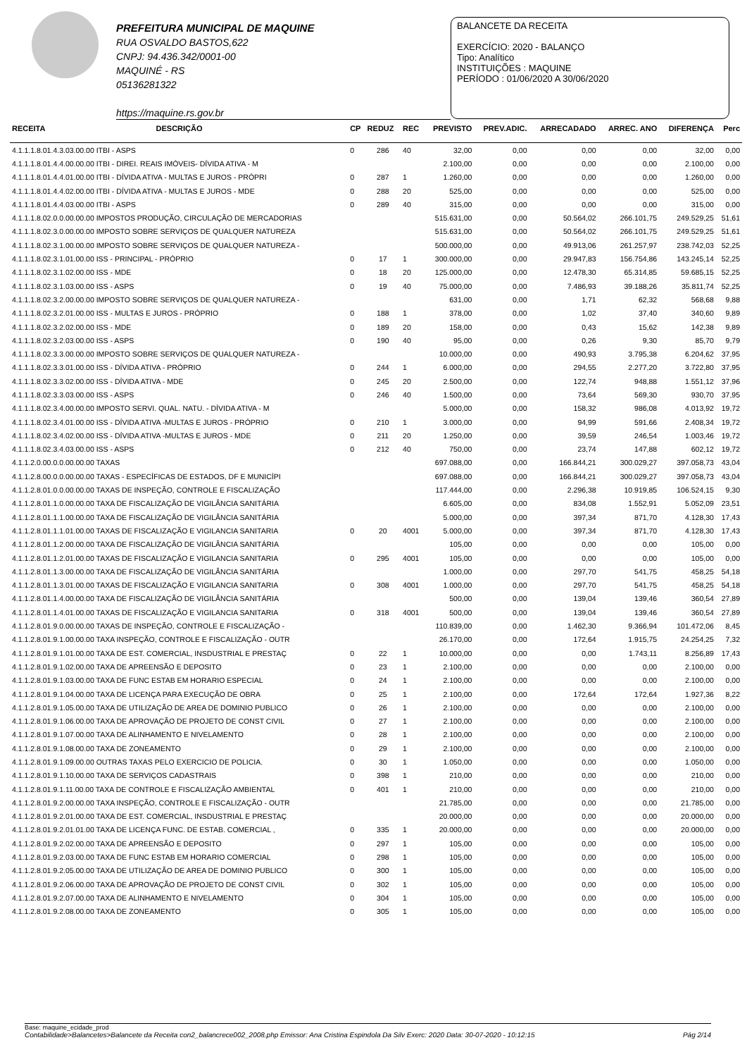PREFEITURA MUNICIPAL DE MAQUINE
RUA OSVALDO BASTOS,622
CNPJ: 94.436.342/0001-00
MAQUINÉ - RS
05136281322
https://maquine.rs.gov.br
BALANCETE DA RECEITA
EXERCÍCIO: 2020 - BALANÇO
Tipo: Analítico
INSTITUIÇÕES : MAQUINE
PERÍODO : 01/06/2020 A 30/06/2020
| RECEITA | DESCRIÇÃO | CP | REDUZ | REC | PREVISTO | PREV.ADIC. | ARRECADADO | ARREC. ANO | DIFERENÇA | Perc |
| --- | --- | --- | --- | --- | --- | --- | --- | --- | --- | --- |
| 4.1.1.1.8.01.4.3.03.00.00 ITBI - ASPS | | 0 | 286 | 40 | 32,00 | 0,00 | 0,00 | 0,00 | 32,00 | 0,00 |
| 4.1.1.1.8.01.4.4.00.00.00 ITBI - DIREI. REAIS IMÓVEIS- DÍVIDA ATIVA - M | | | | | 2.100,00 | 0,00 | 0,00 | 0,00 | 2.100,00 | 0,00 |
| 4.1.1.1.8.01.4.4.01.00.00 ITBI - DÍVIDA ATIVA - MULTAS E JUROS - PRÓPRI | | 0 | 287 | 1 | 1.260,00 | 0,00 | 0,00 | 0,00 | 1.260,00 | 0,00 |
| 4.1.1.1.8.01.4.4.02.00.00 ITBI - DÍVIDA ATIVA - MULTAS E JUROS - MDE | | 0 | 288 | 20 | 525,00 | 0,00 | 0,00 | 0,00 | 525,00 | 0,00 |
| 4.1.1.1.8.01.4.4.03.00.00 ITBI - ASPS | | 0 | 289 | 40 | 315,00 | 0,00 | 0,00 | 0,00 | 315,00 | 0,00 |
| 4.1.1.1.8.02.0.0.00.00.00 IMPOSTOS PRODUÇÃO, CIRCULAÇÃO DE MERCADORIAS | | | | | 515.631,00 | 0,00 | 50.564,02 | 266.101,75 | 249.529,25 | 51,61 |
| 4.1.1.1.8.02.3.0.00.00.00 IMPOSTO SOBRE SERVIÇOS DE QUALQUER NATUREZA | | | | | 515.631,00 | 0,00 | 50.564,02 | 266.101,75 | 249.529,25 | 51,61 |
| 4.1.1.1.8.02.3.1.00.00.00 IMPOSTO SOBRE SERVIÇOS DE QUALQUER NATUREZA - | | | | | 500.000,00 | 0,00 | 49.913,06 | 261.257,97 | 238.742,03 | 52,25 |
| 4.1.1.1.8.02.3.1.01.00.00 ISS - PRINCIPAL - PRÓPRIO | | 0 | 17 | 1 | 300.000,00 | 0,00 | 29.947,83 | 156.754,86 | 143.245,14 | 52,25 |
| 4.1.1.1.8.02.3.1.02.00.00 ISS - MDE | | 0 | 18 | 20 | 125.000,00 | 0,00 | 12.478,30 | 65.314,85 | 59.685,15 | 52,25 |
| 4.1.1.1.8.02.3.1.03.00.00 ISS - ASPS | | 0 | 19 | 40 | 75.000,00 | 0,00 | 7.486,93 | 39.188,26 | 35.811,74 | 52,25 |
| 4.1.1.1.8.02.3.2.00.00.00 IMPOSTO SOBRE SERVIÇOS DE QUALQUER NATUREZA - | | | | | 631,00 | 0,00 | 1,71 | 62,32 | 568,68 | 9,88 |
| 4.1.1.1.8.02.3.2.01.00.00 ISS - MULTAS E JUROS - PRÓPRIO | | 0 | 188 | 1 | 378,00 | 0,00 | 1,02 | 37,40 | 340,60 | 9,89 |
| 4.1.1.1.8.02.3.2.02.00.00 ISS - MDE | | 0 | 189 | 20 | 158,00 | 0,00 | 0,43 | 15,62 | 142,38 | 9,89 |
| 4.1.1.1.8.02.3.2.03.00.00 ISS - ASPS | | 0 | 190 | 40 | 95,00 | 0,00 | 0,26 | 9,30 | 85,70 | 9,79 |
| 4.1.1.1.8.02.3.3.00.00.00 IMPOSTO SOBRE SERVIÇOS DE QUALQUER NATUREZA - | | | | | 10.000,00 | 0,00 | 490,93 | 3.795,38 | 6.204,62 | 37,95 |
| 4.1.1.1.8.02.3.3.01.00.00 ISS - DÍVIDA ATIVA - PRÓPRIO | | 0 | 244 | 1 | 6.000,00 | 0,00 | 294,55 | 2.277,20 | 3.722,80 | 37,95 |
| 4.1.1.1.8.02.3.3.02.00.00 ISS - DÍVIDA ATIVA - MDE | | 0 | 245 | 20 | 2.500,00 | 0,00 | 122,74 | 948,88 | 1.551,12 | 37,96 |
| 4.1.1.1.8.02.3.3.03.00.00 ISS - ASPS | | 0 | 246 | 40 | 1.500,00 | 0,00 | 73,64 | 569,30 | 930,70 | 37,95 |
| 4.1.1.1.8.02.3.4.00.00.00 IMPOSTO SERVI. QUAL. NATU. - DÍVIDA ATIVA - M | | | | | 5.000,00 | 0,00 | 158,32 | 986,08 | 4.013,92 | 19,72 |
| 4.1.1.1.8.02.3.4.01.00.00 ISS - DÍVIDA ATIVA -MULTAS E JUROS - PRÓPRIO | | 0 | 210 | 1 | 3.000,00 | 0,00 | 94,99 | 591,66 | 2.408,34 | 19,72 |
| 4.1.1.1.8.02.3.4.02.00.00 ISS - DÍVIDA ATIVA -MULTAS E JUROS - MDE | | 0 | 211 | 20 | 1.250,00 | 0,00 | 39,59 | 246,54 | 1.003,46 | 19,72 |
| 4.1.1.1.8.02.3.4.03.00.00 ISS - ASPS | | 0 | 212 | 40 | 750,00 | 0,00 | 23,74 | 147,88 | 602,12 | 19,72 |
| 4.1.1.2.0.00.0.0.00.00.00 TAXAS | | | | | 697.088,00 | 0,00 | 166.844,21 | 300.029,27 | 397.058,73 | 43,04 |
| 4.1.1.2.8.00.0.0.00.00.00 TAXAS - ESPECÍFICAS DE ESTADOS, DF E MUNICÍPI | | | | | 697.088,00 | 0,00 | 166.844,21 | 300.029,27 | 397.058,73 | 43,04 |
| 4.1.1.2.8.01.0.0.00.00.00 TAXAS DE INSPEÇÃO, CONTROLE E FISCALIZAÇÃO | | | | | 117.444,00 | 0,00 | 2.296,38 | 10.919,85 | 106.524,15 | 9,30 |
| 4.1.1.2.8.01.1.0.00.00.00 TAXA DE FISCALIZAÇÃO DE VIGILÂNCIA SANITÁRIA | | | | | 6.605,00 | 0,00 | 834,08 | 1.552,91 | 5.052,09 | 23,51 |
| 4.1.1.2.8.01.1.1.00.00.00 TAXA DE FISCALIZAÇÃO DE VIGILÂNCIA SANITÁRIA | | | | | 5.000,00 | 0,00 | 397,34 | 871,70 | 4.128,30 | 17,43 |
| 4.1.1.2.8.01.1.1.01.00.00 TAXAS DE FISCALIZAÇÃO E VIGILANCIA SANITARIA | | 0 | 20 | 4001 | 5.000,00 | 0,00 | 397,34 | 871,70 | 4.128,30 | 17,43 |
| 4.1.1.2.8.01.1.2.00.00.00 TAXA DE FISCALIZAÇÃO DE VIGILÂNCIA SANITÁRIA | | | | | 105,00 | 0,00 | 0,00 | 0,00 | 105,00 | 0,00 |
| 4.1.1.2.8.01.1.2.01.00.00 TAXAS DE FISCALIZAÇÃO E VIGILANCIA SANITARIA | | 0 | 295 | 4001 | 105,00 | 0,00 | 0,00 | 0,00 | 105,00 | 0,00 |
| 4.1.1.2.8.01.1.3.00.00.00 TAXA DE FISCALIZAÇÃO DE VIGILÂNCIA SANITÁRIA | | | | | 1.000,00 | 0,00 | 297,70 | 541,75 | 458,25 | 54,18 |
| 4.1.1.2.8.01.1.3.01.00.00 TAXAS DE FISCALIZAÇÃO E VIGILANCIA SANITARIA | | 0 | 308 | 4001 | 1.000,00 | 0,00 | 297,70 | 541,75 | 458,25 | 54,18 |
| 4.1.1.2.8.01.1.4.00.00.00 TAXA DE FISCALIZAÇÃO DE VIGILÂNCIA SANITÁRIA | | | | | 500,00 | 0,00 | 139,04 | 139,46 | 360,54 | 27,89 |
| 4.1.1.2.8.01.1.4.01.00.00 TAXAS DE FISCALIZAÇÃO E VIGILANCIA SANITARIA | | 0 | 318 | 4001 | 500,00 | 0,00 | 139,04 | 139,46 | 360,54 | 27,89 |
| 4.1.1.2.8.01.9.0.00.00.00 TAXAS DE INSPEÇÃO, CONTROLE E FISCALIZAÇÃO - | | | | | 110.839,00 | 0,00 | 1.462,30 | 9.366,94 | 101.472,06 | 8,45 |
| 4.1.1.2.8.01.9.1.00.00.00 TAXA INSPEÇÃO, CONTROLE E FISCALIZAÇÃO - OUTR | | | | | 26.170,00 | 0,00 | 172,64 | 1.915,75 | 24.254,25 | 7,32 |
| 4.1.1.2.8.01.9.1.01.00.00 TAXA DE EST. COMERCIAL, INSDUSTRIAL E PRESTAÇ | | 0 | 22 | 1 | 10.000,00 | 0,00 | 0,00 | 1.743,11 | 8.256,89 | 17,43 |
| 4.1.1.2.8.01.9.1.02.00.00 TAXA DE APREENSÃO E DEPOSITO | | 0 | 23 | 1 | 2.100,00 | 0,00 | 0,00 | 0,00 | 2.100,00 | 0,00 |
| 4.1.1.2.8.01.9.1.03.00.00 TAXA DE FUNC ESTAB EM HORARIO ESPECIAL | | 0 | 24 | 1 | 2.100,00 | 0,00 | 0,00 | 0,00 | 2.100,00 | 0,00 |
| 4.1.1.2.8.01.9.1.04.00.00 TAXA DE LICENÇA PARA EXECUÇÃO DE OBRA | | 0 | 25 | 1 | 2.100,00 | 0,00 | 172,64 | 172,64 | 1.927,36 | 8,22 |
| 4.1.1.2.8.01.9.1.05.00.00 TAXA DE UTILIZAÇÃO DE AREA DE DOMINIO PUBLICO | | 0 | 26 | 1 | 2.100,00 | 0,00 | 0,00 | 0,00 | 2.100,00 | 0,00 |
| 4.1.1.2.8.01.9.1.06.00.00 TAXA DE APROVAÇÃO DE PROJETO DE CONST CIVIL | | 0 | 27 | 1 | 2.100,00 | 0,00 | 0,00 | 0,00 | 2.100,00 | 0,00 |
| 4.1.1.2.8.01.9.1.07.00.00 TAXA DE ALINHAMENTO E NIVELAMENTO | | 0 | 28 | 1 | 2.100,00 | 0,00 | 0,00 | 0,00 | 2.100,00 | 0,00 |
| 4.1.1.2.8.01.9.1.08.00.00 TAXA DE ZONEAMENTO | | 0 | 29 | 1 | 2.100,00 | 0,00 | 0,00 | 0,00 | 2.100,00 | 0,00 |
| 4.1.1.2.8.01.9.1.09.00.00 OUTRAS TAXAS PELO EXERCICIO DE POLICIA. | | 0 | 30 | 1 | 1.050,00 | 0,00 | 0,00 | 0,00 | 1.050,00 | 0,00 |
| 4.1.1.2.8.01.9.1.10.00.00 TAXA DE SERVIÇOS CADASTRAIS | | 0 | 398 | 1 | 210,00 | 0,00 | 0,00 | 0,00 | 210,00 | 0,00 |
| 4.1.1.2.8.01.9.1.11.00.00 TAXA DE CONTROLE E FISCALIZAÇÃO AMBIENTAL | | 0 | 401 | 1 | 210,00 | 0,00 | 0,00 | 0,00 | 210,00 | 0,00 |
| 4.1.1.2.8.01.9.2.00.00.00 TAXA INSPEÇÃO, CONTROLE E FISCALIZAÇÃO - OUTR | | | | | 21.785,00 | 0,00 | 0,00 | 0,00 | 21.785,00 | 0,00 |
| 4.1.1.2.8.01.9.2.01.00.00 TAXA DE EST. COMERCIAL, INSDUSTRIAL E PRESTAÇ | | | | | 20.000,00 | 0,00 | 0,00 | 0,00 | 20.000,00 | 0,00 |
| 4.1.1.2.8.01.9.2.01.01.00 TAXA DE LICENÇA FUNC. DE ESTAB. COMERCIAL , | | 0 | 335 | 1 | 20.000,00 | 0,00 | 0,00 | 0,00 | 20.000,00 | 0,00 |
| 4.1.1.2.8.01.9.2.02.00.00 TAXA DE APREENSÃO E DEPOSITO | | 0 | 297 | 1 | 105,00 | 0,00 | 0,00 | 0,00 | 105,00 | 0,00 |
| 4.1.1.2.8.01.9.2.03.00.00 TAXA DE FUNC ESTAB EM HORARIO COMERCIAL | | 0 | 298 | 1 | 105,00 | 0,00 | 0,00 | 0,00 | 105,00 | 0,00 |
| 4.1.1.2.8.01.9.2.05.00.00 TAXA DE UTILIZAÇÃO DE AREA DE DOMINIO PUBLICO | | 0 | 300 | 1 | 105,00 | 0,00 | 0,00 | 0,00 | 105,00 | 0,00 |
| 4.1.1.2.8.01.9.2.06.00.00 TAXA DE APROVAÇÃO DE PROJETO DE CONST CIVIL | | 0 | 302 | 1 | 105,00 | 0,00 | 0,00 | 0,00 | 105,00 | 0,00 |
| 4.1.1.2.8.01.9.2.07.00.00 TAXA DE ALINHAMENTO E NIVELAMENTO | | 0 | 304 | 1 | 105,00 | 0,00 | 0,00 | 0,00 | 105,00 | 0,00 |
| 4.1.1.2.8.01.9.2.08.00.00 TAXA DE ZONEAMENTO | | 0 | 305 | 1 | 105,00 | 0,00 | 0,00 | 0,00 | 105,00 | 0,00 |
Base: maquine_ecidade_prod
Contabilidade>Balancetes>Balancete da Receita con2_balancrece002_2008.php Emissor: Ana Cristina Espindola Da Silv Exerc: 2020 Data: 30-07-2020 - 10:12:15 Pág 2/14